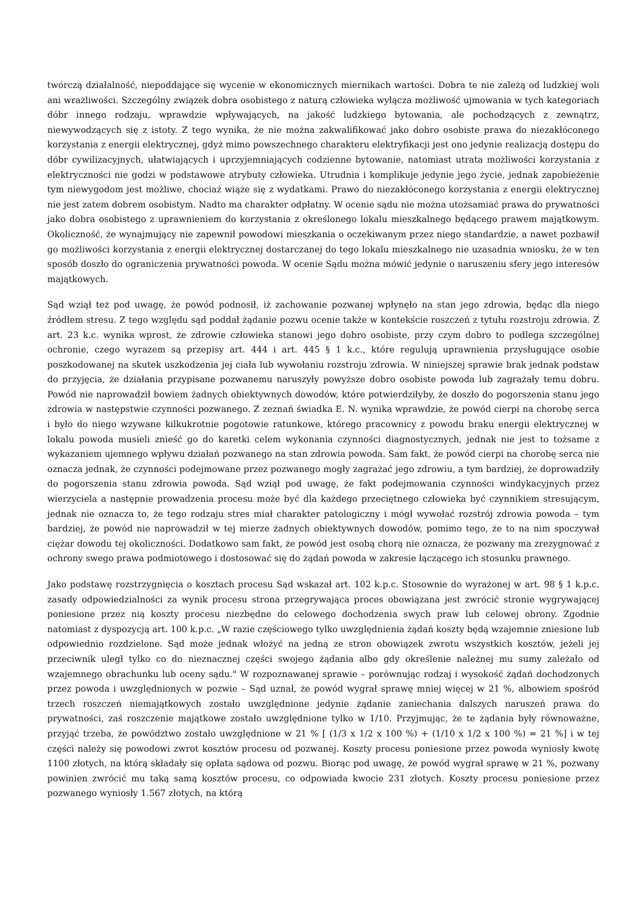twórczą działalność, niepoddające się wycenie w ekonomicznych miernikach wartości. Dobra te nie zależą od ludzkiej woli ani wrażliwości. Szczególny związek dobra osobistego z naturą człowieka wyłącza możliwość ujmowania w tych kategoriach dóbr innego rodzaju, wprawdzie wpływających, na jakość ludzkiego bytowania, ale pochodzących z zewnątrz, niewywodzących się z istoty. Z tego wynika, że nie można zakwalifikować jako dobro osobiste prawa do niezakłóconego korzystania z energii elektrycznej, gdyż mimo powszechnego charakteru elektryfikacji jest ono jedynie realizacją dostępu do dóbr cywilizacyjnych, ułatwiających i uprzyjemniających codzienne bytowanie, natomiast utrata możliwości korzystania z elektryczności nie godzi w podstawowe atrybuty człowieka. Utrudnia i komplikuje jedynie jego życie, jednak zapobieżenie tym niewygodom jest możliwe, chociaż wiąże się z wydatkami. Prawo do niezakłóconego korzystania z energii elektrycznej nie jest zatem dobrem osobistym. Nadto ma charakter odpłatny. W ocenie sądu nie można utożsamiać prawa do prywatności jako dobra osobistego z uprawnieniem do korzystania z określonego lokalu mieszkalnego będącego prawem majątkowym. Okoliczność, że wynajmujący nie zapewnił powodowi mieszkania o oczekiwanym przez niego standardzie, a nawet pozbawił go możliwości korzystania z energii elektrycznej dostarczanej do tego lokalu mieszkalnego nie uzasadnia wniosku, że w ten sposób doszło do ograniczenia prywatności powoda. W ocenie Sądu można mówić jedynie o naruszeniu sfery jego interesów majątkowych.
Sąd wziął też pod uwagę, że powód podnosił, iż zachowanie pozwanej wpłynęło na stan jego zdrowia, będąc dla niego źródłem stresu. Z tego względu sąd poddał żądanie pozwu ocenie także w kontekście roszczeń z tytułu rozstroju zdrowia. Z art. 23 k.c. wynika wprost, że zdrowie człowieka stanowi jego dobro osobiste, przy czym dobro to podlega szczególnej ochronie, czego wyrazem są przepisy art. 444 i art. 445 § 1 k.c., które regulują uprawnienia przysługujące osobie poszkodowanej na skutek uszkodzenia jej ciała lub wywołaniu rozstroju zdrowia. W niniejszej sprawie brak jednak podstaw do przyjęcia, że działania przypisane pozwanemu naruszyły powyższe dobro osobiste powoda lub zagrażały temu dobru. Powód nie naprowadził bowiem żadnych obiektywnych dowodów, które potwierdziłyby, że doszło do pogorszenia stanu jego zdrowia w następstwie czynności pozwanego. Z zeznań świadka E. N. wynika wprawdzie, że powód cierpi na chorobę serca i było do niego wzywane kilkukrotnie pogotowie ratunkowe, którego pracownicy z powodu braku energii elektrycznej w lokalu powoda musieli znieść go do karetki celem wykonania czynności diagnostycznych, jednak nie jest to tożsame z wykazaniem ujemnego wpływu działań pozwanego na stan zdrowia powoda. Sam fakt, że powód cierpi na chorobę serca nie oznacza jednak, że czynności podejmowane przez pozwanego mogły zagrażać jego zdrowiu, a tym bardziej, że doprowadziły do pogorszenia stanu zdrowia powoda. Sąd wziął pod uwagę, że fakt podejmowania czynności windykacyjnych przez wierzyciela a następnie prowadzenia procesu może być dla każdego przeciętnego człowieka być czynnikiem stresującym, jednak nie oznacza to, że tego rodzaju stres miał charakter patologiczny i mógł wywołać rozstrój zdrowia powoda – tym bardziej, że powód nie naprowadził w tej mierze żadnych obiektywnych dowodów, pomimo tego, że to na nim spoczywał ciężar dowodu tej okoliczności. Dodatkowo sam fakt, że powód jest osobą chorą nie oznacza, że pozwany ma zrezygnować z ochrony swego prawa podmiotowego i dostosować się do żądań powoda w zakresie łączącego ich stosunku prawnego.
Jako podstawę rozstrzygnięcia o kosztach procesu Sąd wskazał art. 102 k.p.c. Stosownie do wyrażonej w art. 98 § 1 k.p.c. zasady odpowiedzialności za wynik procesu strona przegrywająca proces obowiązana jest zwrócić stronie wygrywającej poniesione przez nią koszty procesu niezbędne do celowego dochodzenia swych praw lub celowej obrony. Zgodnie natomiast z dyspozycją art. 100 k.p.c. „W razie częściowego tylko uwzględnienia żądań koszty będą wzajemnie zniesione lub odpowiednio rozdzielone. Sąd może jednak włożyć na jedną ze stron obowiązek zwrotu wszystkich kosztów, jeżeli jej przeciwnik uległ tylko co do nieznacznej części swojego żądania albo gdy określenie należnej mu sumy zależało od wzajemnego obrachunku lub oceny sądu." W rozpoznawanej sprawie – porównując rodzaj i wysokość żądań dochodzonych przez powoda i uwzględnionych w pozwie – Sąd uznał, że powód wygrał sprawę mniej więcej w 21 %, albowiem spośród trzech roszczeń niemajątkowych zostało uwzględnione jedynie żądanie zaniechania dalszych naruszeń prawa do prywatności, zaś roszczenie majątkowe zostało uwzględnione tylko w 1/10. Przyjmując, że te żądania były równoważne, przyjąć trzeba, że powództwo zostało uwzględnione w 21 % [ (1/3 x 1/2 x 100 %) + (1/10 x 1/2 x 100 %) = 21 %] i w tej części należy się powodowi zwrot kosztów procesu od pozwanej. Koszty procesu poniesione przez powoda wyniosły kwotę 1100 złotych, na którą składały się opłata sądowa od pozwu. Biorąc pod uwagę, że powód wygrał sprawę w 21 %, pozwany powinien zwrócić mu taką samą kosztów procesu, co odpowiada kwocie 231 złotych. Koszty procesu poniesione przez pozwanego wyniosły 1.567 złotych, na którą